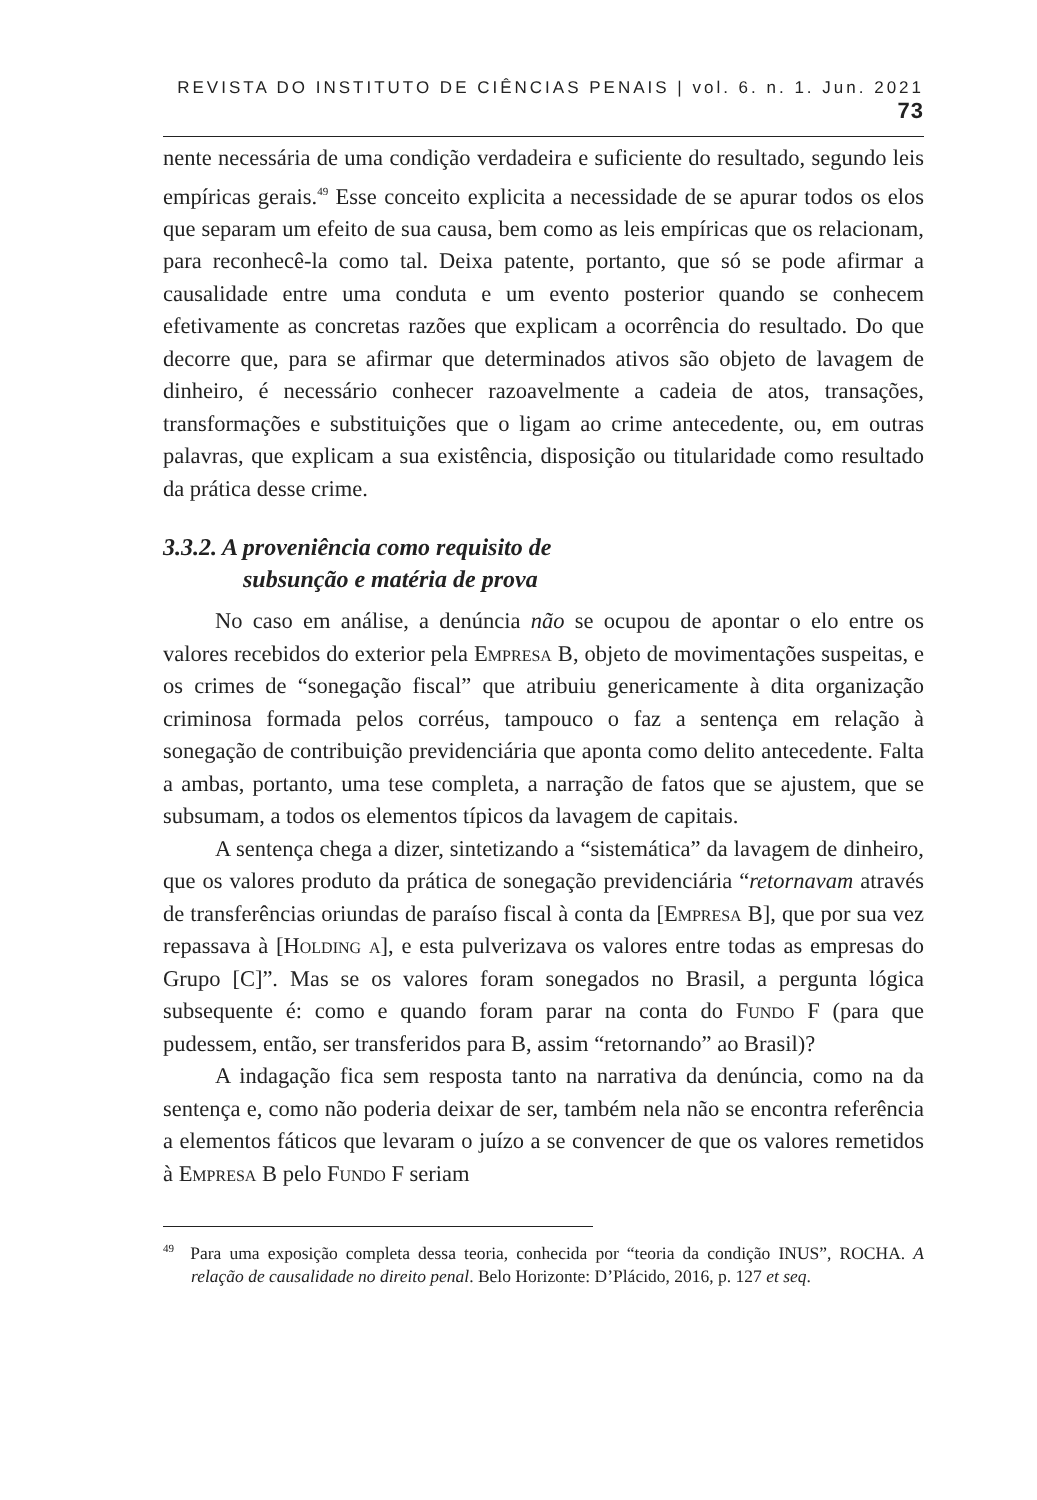REVISTA DO INSTITUTO DE CIÊNCIAS PENAIS | vol. 6. n. 1. Jun. 2021 73
nente necessária de uma condição verdadeira e suficiente do resultado, segundo leis empíricas gerais.<sup>49</sup> Esse conceito explicita a necessidade de se apurar todos os elos que separam um efeito de sua causa, bem como as leis empíricas que os relacionam, para reconhecê-la como tal. Deixa patente, portanto, que só se pode afirmar a causalidade entre uma conduta e um evento posterior quando se conhecem efetivamente as concretas razões que explicam a ocorrência do resultado. Do que decorre que, para se afirmar que determinados ativos são objeto de lavagem de dinheiro, é necessário conhecer razoavelmente a cadeia de atos, transações, transformações e substituições que o ligam ao crime antecedente, ou, em outras palavras, que explicam a sua existência, disposição ou titularidade como resultado da prática desse crime.
3.3.2. A proveniência como requisito de
subsunção e matéria de prova
No caso em análise, a denúncia não se ocupou de apontar o elo entre os valores recebidos do exterior pela Empresa B, objeto de movimentações suspeitas, e os crimes de “sonegação fiscal” que atribuiu genericamente à dita organização criminosa formada pelos corréus, tampouco o faz a sentença em relação à sonegação de contribuição previdenciária que aponta como delito antecedente. Falta a ambas, portanto, uma tese completa, a narração de fatos que se ajustem, que se subsumam, a todos os elementos típicos da lavagem de capitais.
A sentença chega a dizer, sintetizando a “sistemática” da lavagem de dinheiro, que os valores produto da prática de sonegação previdenciária “retornavam através de transferências oriundas de paraíso fiscal à conta da [Empresa B], que por sua vez repassava à [Holding a], e esta pulverizava os valores entre todas as empresas do Grupo [C]”. Mas se os valores foram sonegados no Brasil, a pergunta lógica subsequente é: como e quando foram parar na conta do Fundo F (para que pudessem, então, ser transferidos para B, assim “retornando” ao Brasil)?
A indagação fica sem resposta tanto na narrativa da denúncia, como na da sentença e, como não poderia deixar de ser, também nela não se encontra referência a elementos fáticos que levaram o juízo a se convencer de que os valores remetidos à Empresa B pelo Fundo F seriam
<sup>49</sup> Para uma exposição completa dessa teoria, conhecida por “teoria da condição INUS”, ROCHA. A relação de causalidade no direito penal. Belo Horizonte: D’Plácido, 2016, p. 127 et seq.